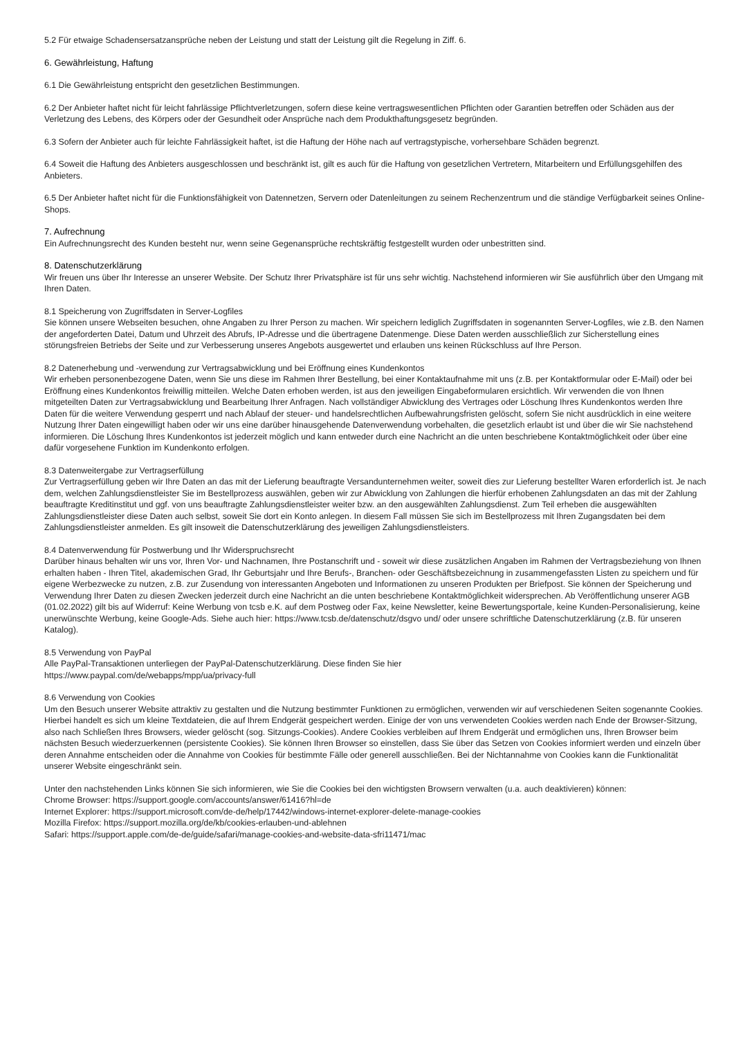5.2 Für etwaige Schadensersatzansprüche neben der Leistung und statt der Leistung gilt die Regelung in Ziff. 6.
6. Gewährleistung, Haftung
6.1 Die Gewährleistung entspricht den gesetzlichen Bestimmungen.
6.2 Der Anbieter haftet nicht für leicht fahrlässige Pflichtverletzungen, sofern diese keine vertragswesentlichen Pflichten oder Garantien betreffen oder Schäden aus der Verletzung des Lebens, des Körpers oder der Gesundheit oder Ansprüche nach dem Produkthaftungsgesetz begründen.
6.3 Sofern der Anbieter auch für leichte Fahrlässigkeit haftet, ist die Haftung der Höhe nach auf vertragstypische, vorhersehbare Schäden begrenzt.
6.4 Soweit die Haftung des Anbieters ausgeschlossen und beschränkt ist, gilt es auch für die Haftung von gesetzlichen Vertretern, Mitarbeitern und Erfüllungsgehilfen des Anbieters.
6.5 Der Anbieter haftet nicht für die Funktionsfähigkeit von Datennetzen, Servern oder Datenleitungen zu seinem Rechenzentrum und die ständige Verfügbarkeit seines Online-Shops.
7. Aufrechnung
Ein Aufrechnungsrecht des Kunden besteht nur, wenn seine Gegenansprüche rechtskräftig festgestellt wurden oder unbestritten sind.
8. Datenschutzerklärung
Wir freuen uns über Ihr Interesse an unserer Website. Der Schutz Ihrer Privatsphäre ist für uns sehr wichtig. Nachstehend informieren wir Sie ausführlich über den Umgang mit Ihren Daten.
8.1 Speicherung von Zugriffsdaten in Server-Logfiles
Sie können unsere Webseiten besuchen, ohne Angaben zu Ihrer Person zu machen. Wir speichern lediglich Zugriffsdaten in sogenannten Server-Logfiles, wie z.B. den Namen der angeforderten Datei, Datum und Uhrzeit des Abrufs, IP-Adresse und die übertragene Datenmenge. Diese Daten werden ausschließlich zur Sicherstellung eines störungsfreien Betriebs der Seite und zur Verbesserung unseres Angebots ausgewertet und erlauben uns keinen Rückschluss auf Ihre Person.
8.2 Datenerhebung und -verwendung zur Vertragsabwicklung und bei Eröffnung eines Kundenkontos
Wir erheben personenbezogene Daten, wenn Sie uns diese im Rahmen Ihrer Bestellung, bei einer Kontaktaufnahme mit uns (z.B. per Kontaktformular oder E-Mail) oder bei Eröffnung eines Kundenkontos freiwillig mitteilen. Welche Daten erhoben werden, ist aus den jeweiligen Eingabeformularen ersichtlich. Wir verwenden die von Ihnen mitgeteilten Daten zur Vertragsabwicklung und Bearbeitung Ihrer Anfragen. Nach vollständiger Abwicklung des Vertrages oder Löschung Ihres Kundenkontos werden Ihre Daten für die weitere Verwendung gesperrt und nach Ablauf der steuer- und handelsrechtlichen Aufbewahrungsfristen gelöscht, sofern Sie nicht ausdrücklich in eine weitere Nutzung Ihrer Daten eingewilligt haben oder wir uns eine darüber hinausgehende Datenverwendung vorbehalten, die gesetzlich erlaubt ist und über die wir Sie nachstehend informieren. Die Löschung Ihres Kundenkontos ist jederzeit möglich und kann entweder durch eine Nachricht an die unten beschriebene Kontaktmöglichkeit oder über eine dafür vorgesehene Funktion im Kundenkonto erfolgen.
8.3 Datenweitergabe zur Vertragserfüllung
Zur Vertragserfüllung geben wir Ihre Daten an das mit der Lieferung beauftragte Versandunternehmen weiter, soweit dies zur Lieferung bestellter Waren erforderlich ist. Je nach dem, welchen Zahlungsdienstleister Sie im Bestellprozess auswählen, geben wir zur Abwicklung von Zahlungen die hierfür erhobenen Zahlungsdaten an das mit der Zahlung beauftragte Kreditinstitut und ggf. von uns beauftragte Zahlungsdienstleister weiter bzw. an den ausgewählten Zahlungsdienst. Zum Teil erheben die ausgewählten Zahlungsdienstleister diese Daten auch selbst, soweit Sie dort ein Konto anlegen. In diesem Fall müssen Sie sich im Bestellprozess mit Ihren Zugangsdaten bei dem Zahlungsdienstleister anmelden. Es gilt insoweit die Datenschutzerklärung des jeweiligen Zahlungsdienstleisters.
8.4 Datenverwendung für Postwerbung und Ihr Widerspruchsrecht
Darüber hinaus behalten wir uns vor, Ihren Vor- und Nachnamen, Ihre Postanschrift und - soweit wir diese zusätzlichen Angaben im Rahmen der Vertragsbeziehung von Ihnen erhalten haben - Ihren Titel, akademischen Grad, Ihr Geburtsjahr und Ihre Berufs-, Branchen- oder Geschäftsbezeichnung in zusammengefassten Listen zu speichern und für eigene Werbezwecke zu nutzen, z.B. zur Zusendung von interessanten Angeboten und Informationen zu unseren Produkten per Briefpost. Sie können der Speicherung und Verwendung Ihrer Daten zu diesen Zwecken jederzeit durch eine Nachricht an die unten beschriebene Kontaktmöglichkeit widersprechen. Ab Veröffentlichung unserer AGB (01.02.2022) gilt bis auf Widerruf: Keine Werbung von tcsb e.K. auf dem Postweg oder Fax, keine Newsletter, keine Bewertungsportale, keine Kunden-Personalisierung, keine unerwünschte Werbung, keine Google-Ads. Siehe auch hier: https://www.tcsb.de/datenschutz/dsgvo und/ oder unsere schriftliche Datenschutzerklärung (z.B. für unseren Katalog).
8.5 Verwendung von PayPal
Alle PayPal-Transaktionen unterliegen der PayPal-Datenschutzerklärung. Diese finden Sie hier
https://www.paypal.com/de/webapps/mpp/ua/privacy-full
8.6 Verwendung von Cookies
Um den Besuch unserer Website attraktiv zu gestalten und die Nutzung bestimmter Funktionen zu ermöglichen, verwenden wir auf verschiedenen Seiten sogenannte Cookies. Hierbei handelt es sich um kleine Textdateien, die auf Ihrem Endgerät gespeichert werden. Einige der von uns verwendeten Cookies werden nach Ende der Browser-Sitzung, also nach Schließen Ihres Browsers, wieder gelöscht (sog. Sitzungs-Cookies). Andere Cookies verbleiben auf Ihrem Endgerät und ermöglichen uns, Ihren Browser beim nächsten Besuch wiederzuerkennen (persistente Cookies). Sie können Ihren Browser so einstellen, dass Sie über das Setzen von Cookies informiert werden und einzeln über deren Annahme entscheiden oder die Annahme von Cookies für bestimmte Fälle oder generell ausschließen. Bei der Nichtannahme von Cookies kann die Funktionalität unserer Website eingeschränkt sein.
Unter den nachstehenden Links können Sie sich informieren, wie Sie die Cookies bei den wichtigsten Browsern verwalten (u.a. auch deaktivieren) können:
Chrome Browser: https://support.google.com/accounts/answer/61416?hl=de
Internet Explorer: https://support.microsoft.com/de-de/help/17442/windows-internet-explorer-delete-manage-cookies
Mozilla Firefox: https://support.mozilla.org/de/kb/cookies-erlauben-und-ablehnen
Safari: https://support.apple.com/de-de/guide/safari/manage-cookies-and-website-data-sfri11471/mac